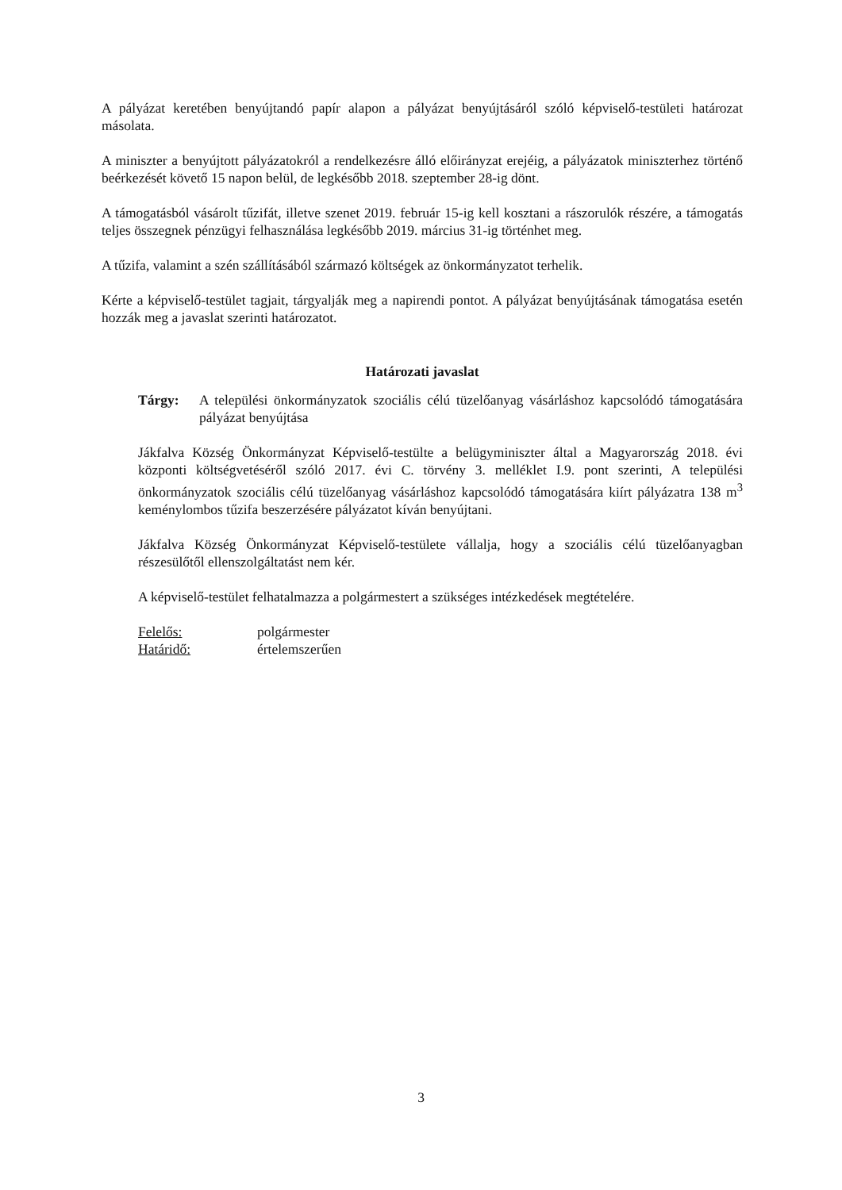A pályázat keretében benyújtandó papír alapon a pályázat benyújtásáról szóló képviselő-testületi határozat másolata.
A miniszter a benyújtott pályázatokról a rendelkezésre álló előirányzat erejéig, a pályázatok miniszterhez történő beérkezését követő 15 napon belül, de legkésőbb 2018. szeptember 28-ig dönt.
A támogatásból vásárolt tűzifát, illetve szenet 2019. február 15-ig kell kosztani a rászorulók részére, a támogatás teljes összegnek pénzügyi felhasználása legkésőbb 2019. március 31-ig történhet meg.
A tűzifa, valamint a szén szállításából származó költségek az önkormányzatot terhelik.
Kérte a képviselő-testület tagjait, tárgyalják meg a napirendi pontot. A pályázat benyújtásának támogatása esetén hozzák meg a javaslat szerinti határozatot.
Határozati javaslat
Tárgy: A települési önkormányzatok szociális célú tüzelőanyag vásárláshoz kapcsolódó támogatására pályázat benyújtása
Jákfalva Község Önkormányzat Képviselő-testülte a belügyminiszter által a Magyarország 2018. évi központi költségvetéséről szóló 2017. évi C. törvény 3. melléklet I.9. pont szerinti, A települési önkormányzatok szociális célú tüzelőanyag vásárláshoz kapcsolódó támogatására kiírt pályázatra 138 m<sup>3</sup> keménylombos tűzifa beszerzésére pályázatot kíván benyújtani.
Jákfalva Község Önkormányzat Képviselő-testülete vállalja, hogy a szociális célú tüzelőanyagban részesülőtől ellenszolgáltatást nem kér.
A képviselő-testület felhatalmazza a polgármestert a szükséges intézkedések megtételére.
Felelős: polgármester Határidő: értelemszerűen
3